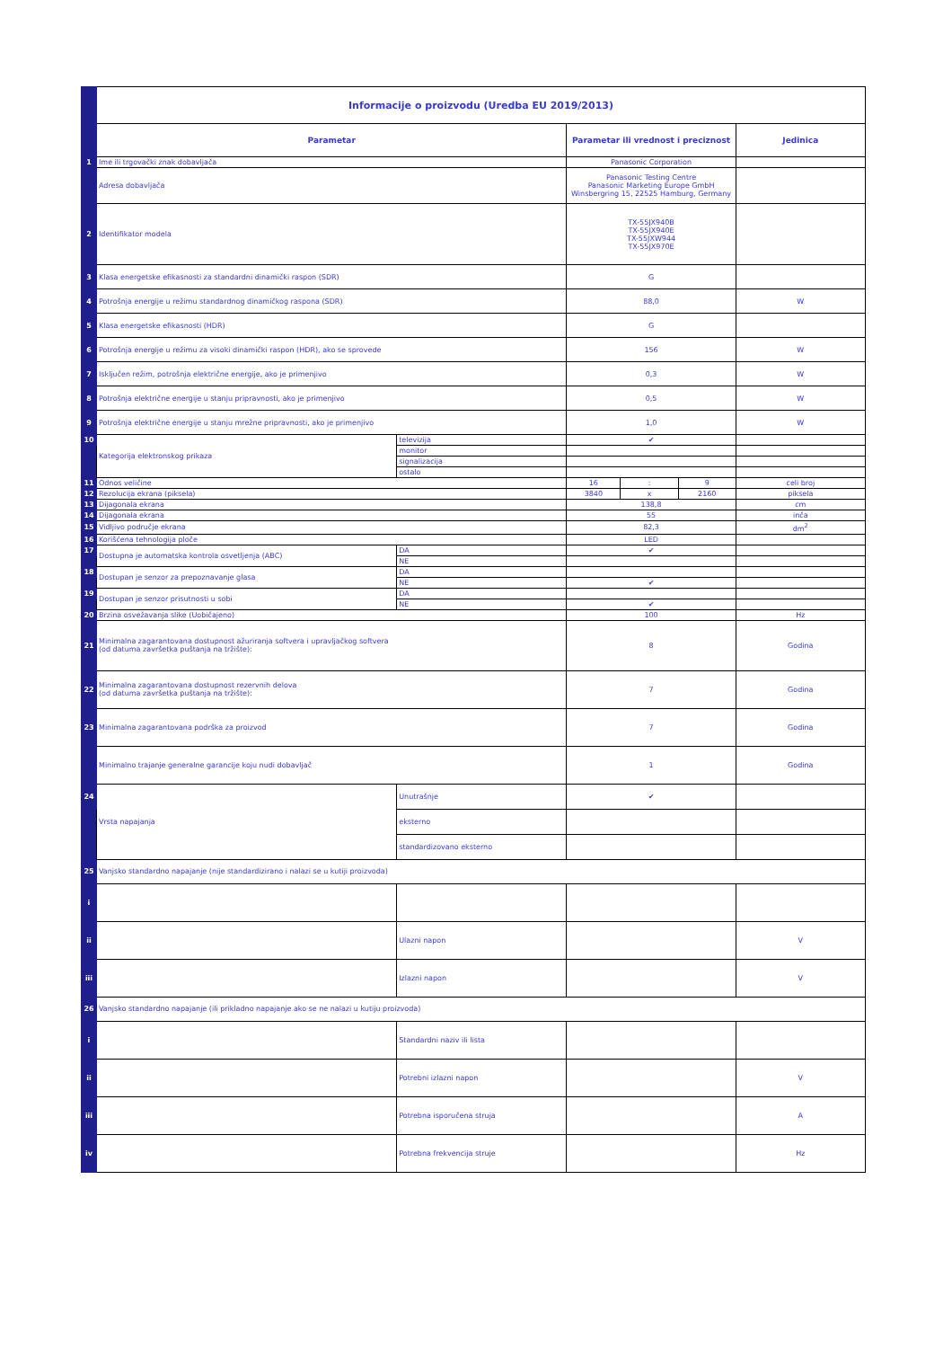| | Informacije o proizvodu (Uredba EU 2019/2013) | | | | | |
| | Parametar | | Parametar ili vrednost i preciznost | | | Jedinica |
| 1 | Ime ili trgovački znak dobavljača | | Panasonic Corporation | | | |
| | Adresa dobavljača | | Panasonic Testing Centre Panasonic Marketing Europe GmbH Winsbergring 15, 22525 Hamburg, Germany | | | |
| 2 | Identifikator modela | | TX-55JX940B TX-55JX940E TX-55JXW944 TX-55JX970E | | | |
| 3 | Klasa energetske efikasnosti za standardni dinamički raspon (SDR) | | G | | | |
| 4 | Potrošnja energije u režimu standardnog dinamičkog raspona (SDR) | | 88,0 | | | W |
| 5 | Klasa energetske efikasnosti (HDR) | | G | | | |
| 6 | Potrošnja energije u režimu za visoki dinamički raspon (HDR), ako se sprovede | | 156 | | | W |
| 7 | Isključen režim, potrošnja električne energije, ako je primenjivo | | 0,3 | | | W |
| 8 | Potrošnja električne energije u stanju pripravnosti, ako je primenjivo | | 0,5 | | | W |
| 9 | Potrošnja električne energije u stanju mrežne pripravnosti, ako je primenjivo | | 1,0 | | | W |
| 10 | Kategorija elektronskog prikaza | televizija | ✔ | | | |
| | | monitor | | | | |
| | | signalizacija | | | | |
| | | ostalo | | | | |
| 11 | Odnos veličine | | 16 | : | 9 | celi broj |
| 12 | Rezolucija ekrana (piksela) | | 3840 | x | 2160 | piksela |
| 13 | Dijagonala ekrana | | 138,8 | | | cm |
| 14 | Dijagonala ekrana | | 55 | | | inča |
| 15 | Vidljivo područje ekrana | | 82,3 | | | dm<sup>2</sup> |
| 16 | Korišćena tehnologija ploče | | LED | | | |
| 17 | Dostupna je automatska kontrola osvetljenja (ABC) | DA | ✔ | | | |
| | | NE | | | | |
| 18 | Dostupan je senzor za prepoznavanje glasa | DA | | | | |
| | | NE | ✔ | | | |
| 19 | Dostupan je senzor prisutnosti u sobi | DA | | | | |
| | | NE | ✔ | | | |
| 20 | Brzina osvežavanja slike (Uobičajeno) | | 100 | | | Hz |
| 21 | Minimalna zagarantovana dostupnost ažuriranja softvera i upravljačkog softvera (od datuma završetka puštanja na tržište): | | 8 | | | Godina |
| 22 | Minimalna zagarantovana dostupnost rezervnih delova (od datuma završetka puštanja na tržište): | | 7 | | | Godina |
| 23 | Minimalna zagarantovana podrška za proizvod | | 7 | | | Godina |
| | Minimalno trajanje generalne garancije koju nudi dobavljač | | 1 | | | Godina |
| 24 | Vrsta napajanja | Unutrašnje | ✔ | | | |
| | | eksterno | | | | |
| | | standardizovano eksterno | | | | |
| 25 | Vanjsko standardno napajanje (nije standardizirano i nalazi se u kutiji proizvoda) | | | | | |
| i | | | | | | |
| ii | | Ulazni napon | | | | V |
| iii | | Izlazni napon | | | | V |
| 26 | Vanjsko standardno napajanje (ili prikladno napajanje ako se ne nalazi u kutiju proizvoda) | | | | | |
| i | | Standardni naziv ili lista | | | | |
| ii | | Potrebni izlazni napon | | | | V |
| iii | | Potrebna isporučena struja | | | | A |
| iv | | Potrebna frekvencija struje | | | | Hz |